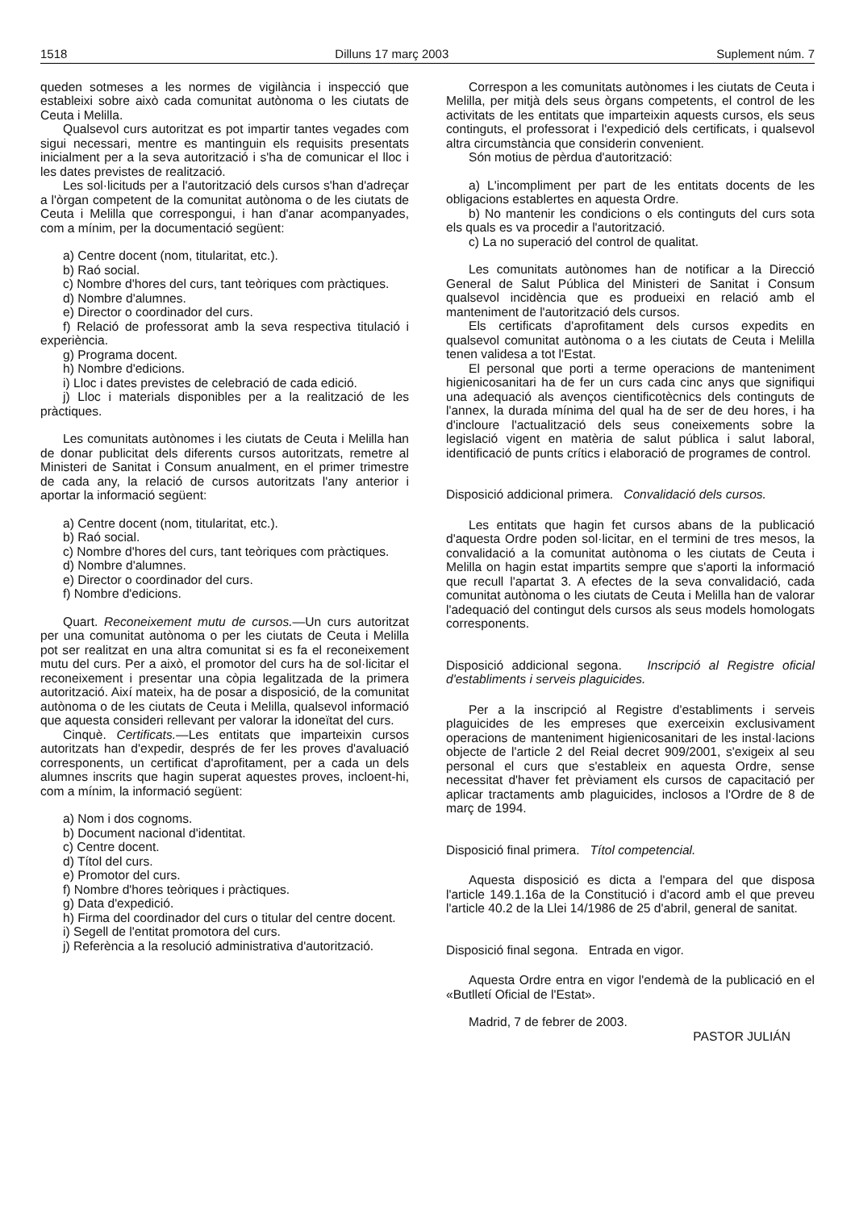1518 Dilluns 17 març 2003 Suplement núm. 7
queden sotmeses a les normes de vigilància i inspecció que estableixi sobre això cada comunitat autònoma o les ciutats de Ceuta i Melilla.
Qualsevol curs autoritzat es pot impartir tantes vegades com sigui necessari, mentre es mantinguin els requisits presentats inicialment per a la seva autorització i s'ha de comunicar el lloc i les dates previstes de realització.
Les sol·licituds per a l'autorització dels cursos s'han d'adreçar a l'òrgan competent de la comunitat autònoma o de les ciutats de Ceuta i Melilla que correspongui, i han d'anar acompanyades, com a mínim, per la documentació següent:
a) Centre docent (nom, titularitat, etc.).
b) Raó social.
c) Nombre d'hores del curs, tant teòriques com pràctiques.
d) Nombre d'alumnes.
e) Director o coordinador del curs.
f) Relació de professorat amb la seva respectiva titulació i experiència.
g) Programa docent.
h) Nombre d'edicions.
i) Lloc i dates previstes de celebració de cada edició.
j) Lloc i materials disponibles per a la realització de les pràctiques.
Les comunitats autònomes i les ciutats de Ceuta i Melilla han de donar publicitat dels diferents cursos autoritzats, remetre al Ministeri de Sanitat i Consum anualment, en el primer trimestre de cada any, la relació de cursos autoritzats l'any anterior i aportar la informació següent:
a) Centre docent (nom, titularitat, etc.).
b) Raó social.
c) Nombre d'hores del curs, tant teòriques com pràctiques.
d) Nombre d'alumnes.
e) Director o coordinador del curs.
f) Nombre d'edicions.
Quart. Reconeixement mutu de cursos.—Un curs autoritzat per una comunitat autònoma o per les ciutats de Ceuta i Melilla pot ser realitzat en una altra comunitat si es fa el reconeixement mutu del curs. Per a això, el promotor del curs ha de sol·licitar el reconeixement i presentar una còpia legalitzada de la primera autorització. Així mateix, ha de posar a disposició, de la comunitat autònoma o de les ciutats de Ceuta i Melilla, qualsevol informació que aquesta consideri rellevant per valorar la idoneïtat del curs.
Cinquè. Certificats.—Les entitats que imparteixin cursos autoritzats han d'expedir, després de fer les proves d'avaluació corresponents, un certificat d'aprofitament, per a cada un dels alumnes inscrits que hagin superat aquestes proves, incloent-hi, com a mínim, la informació següent:
a) Nom i dos cognoms.
b) Document nacional d'identitat.
c) Centre docent.
d) Títol del curs.
e) Promotor del curs.
f) Nombre d'hores teòriques i pràctiques.
g) Data d'expedició.
h) Firma del coordinador del curs o titular del centre docent.
i) Segell de l'entitat promotora del curs.
j) Referència a la resolució administrativa d'autorització.
Correspon a les comunitats autònomes i les ciutats de Ceuta i Melilla, per mitjà dels seus òrgans competents, el control de les activitats de les entitats que imparteixin aquests cursos, els seus continguts, el professorat i l'expedició dels certificats, i qualsevol altra circumstància que considerin convenient.
Són motius de pèrdua d'autorització:
a) L'incompliment per part de les entitats docents de les obligacions establertes en aquesta Ordre.
b) No mantenir les condicions o els continguts del curs sota els quals es va procedir a l'autorització.
c) La no superació del control de qualitat.
Les comunitats autònomes han de notificar a la Direcció General de Salut Pública del Ministeri de Sanitat i Consum qualsevol incidència que es produeixi en relació amb el manteniment de l'autorització dels cursos.
Els certificats d'aprofitament dels cursos expedits en qualsevol comunitat autònoma o a les ciutats de Ceuta i Melilla tenen validesa a tot l'Estat.
El personal que porti a terme operacions de manteniment higienicosanitari ha de fer un curs cada cinc anys que signifiqui una adequació als avenços cientificotècnics dels continguts de l'annex, la durada mínima del qual ha de ser de deu hores, i ha d'incloure l'actualització dels seus coneixements sobre la legislació vigent en matèria de salut pública i salut laboral, identificació de punts crítics i elaboració de programes de control.
Disposició addicional primera. Convalidació dels cursos.
Les entitats que hagin fet cursos abans de la publicació d'aquesta Ordre poden sol·licitar, en el termini de tres mesos, la convalidació a la comunitat autònoma o les ciutats de Ceuta i Melilla on hagin estat impartits sempre que s'aporti la informació que recull l'apartat 3. A efectes de la seva convalidació, cada comunitat autònoma o les ciutats de Ceuta i Melilla han de valorar l'adequació del contingut dels cursos als seus models homologats corresponents.
Disposició addicional segona. Inscripció al Registre oficial d'establiments i serveis plaguicides.
Per a la inscripció al Registre d'establiments i serveis plaguicides de les empreses que exerceixin exclusivament operacions de manteniment higienicosanitari de les instal·lacions objecte de l'article 2 del Reial decret 909/2001, s'exigeix al seu personal el curs que s'estableix en aquesta Ordre, sense necessitat d'haver fet prèviament els cursos de capacitació per aplicar tractaments amb plaguicides, inclosos a l'Ordre de 8 de març de 1994.
Disposició final primera. Títol competencial.
Aquesta disposició es dicta a l'empara del que disposa l'article 149.1.16a de la Constitució i d'acord amb el que preveu l'article 40.2 de la Llei 14/1986 de 25 d'abril, general de sanitat.
Disposició final segona. Entrada en vigor.
Aquesta Ordre entra en vigor l'endemà de la publicació en el «Butlletí Oficial de l'Estat».
Madrid, 7 de febrer de 2003.
PASTOR JULIÁN